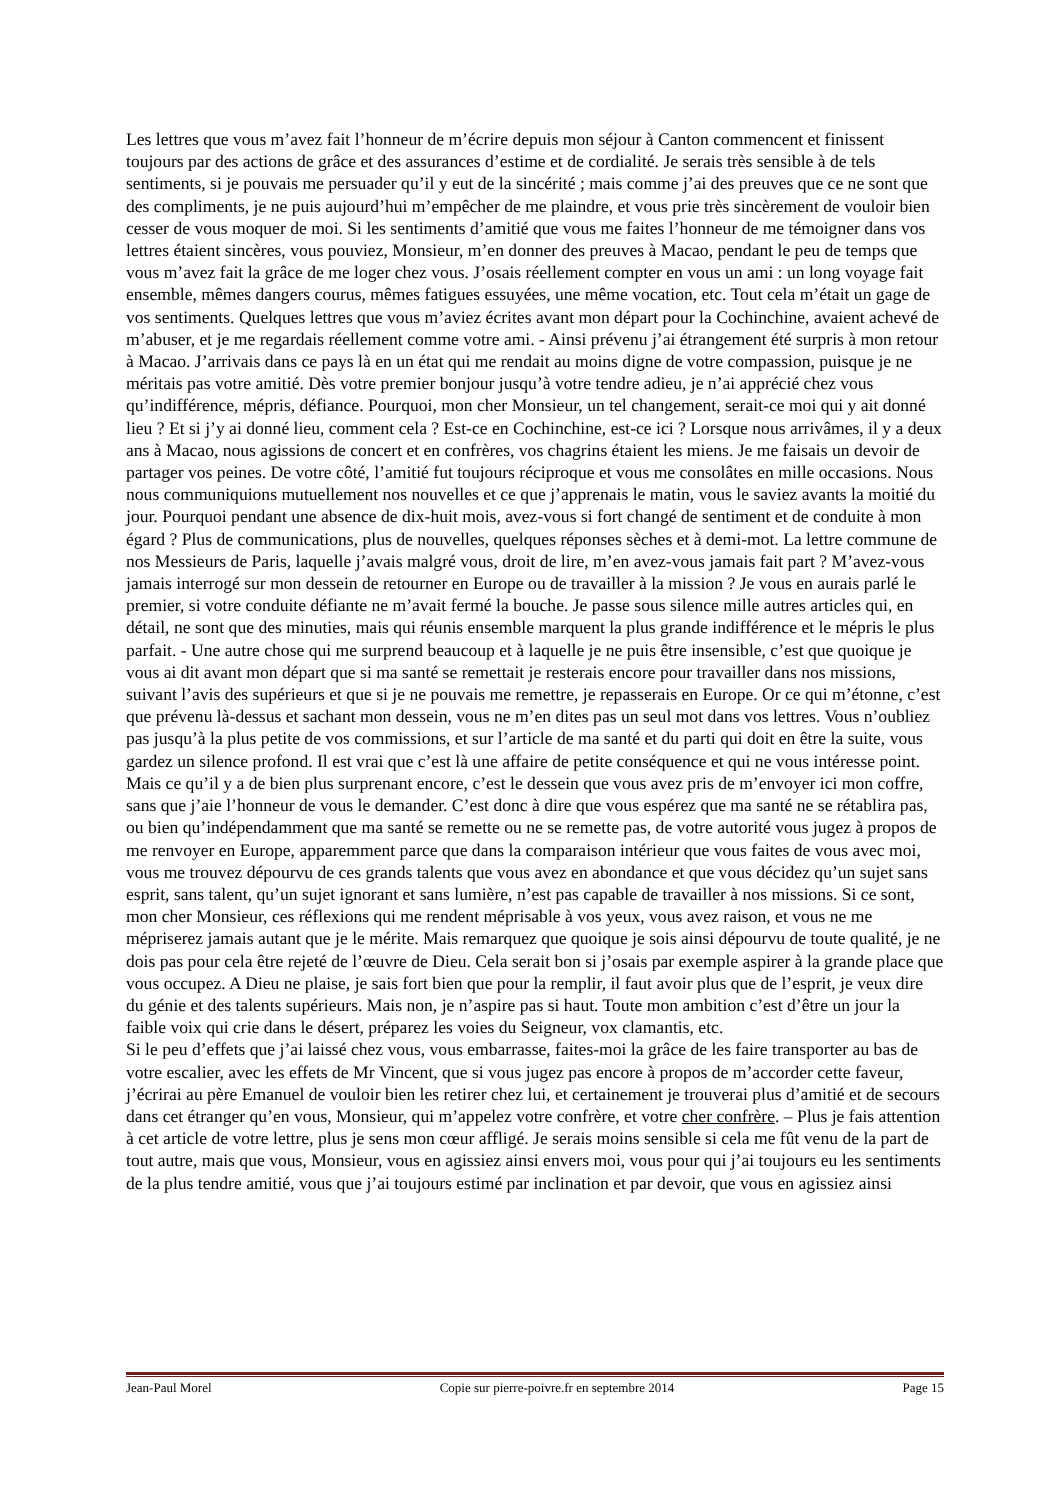Les lettres que vous m’avez fait l’honneur de m’écrire depuis mon séjour à Canton commencent et finissent toujours par des actions de grâce et des assurances d’estime et de cordialité. Je serais très sensible à de tels sentiments, si je pouvais me persuader qu’il y eut de la sincérité ; mais comme j’ai des preuves que ce ne sont que des compliments, je ne puis aujourd’hui m’empêcher de me plaindre, et vous prie très sincèrement de vouloir bien cesser de vous moquer de moi. Si les sentiments d’amitié que vous me faites l’honneur de me témoigner dans vos lettres étaient sincères, vous pouviez, Monsieur, m’en donner des preuves à Macao, pendant le peu de temps que vous m’avez fait la grâce de me loger chez vous. J’osais réellement compter en vous un ami : un long voyage fait ensemble, mêmes dangers courus, mêmes fatigues essuyées, une même vocation, etc. Tout cela m’était un gage de vos sentiments. Quelques lettres que vous m’aviez écrites avant mon départ pour la Cochinchine, avaient achevé de m’abuser, et je me regardais réellement comme votre ami. - Ainsi prévenu j’ai étrangement été surpris à mon retour à Macao. J’arrivais dans ce pays là en un état qui me rendait au moins digne de votre compassion, puisque je ne méritais pas votre amitié. Dès votre premier bonjour jusqu’à votre tendre adieu, je n’ai apprécié chez vous qu’indifférence, mépris, défiance. Pourquoi, mon cher Monsieur, un tel changement, serait-ce moi qui y ait donné lieu ? Et si j’y ai donné lieu, comment cela ? Est-ce en Cochinchine, est-ce ici ? Lorsque nous arrivâmes, il y a deux ans à Macao, nous agissions de concert et en confrères, vos chagrins étaient les miens. Je me faisais un devoir de partager vos peines. De votre côté, l’amitié fut toujours réciproque et vous me consolâtes en mille occasions. Nous nous communiquions mutuellement nos nouvelles et ce que j’apprenais le matin, vous le saviez avants la moitié du jour. Pourquoi pendant une absence de dix-huit mois, avez-vous si fort changé de sentiment et de conduite à mon égard ? Plus de communications, plus de nouvelles, quelques réponses sèches et à demi-mot. La lettre commune de nos Messieurs de Paris, laquelle j’avais malgré vous, droit de lire, m’en avez-vous jamais fait part ? M’avez-vous jamais interrogé sur mon dessein de retourner en Europe ou de travailler à la mission ? Je vous en aurais parlé le premier, si votre conduite défiante ne m’avait fermé la bouche. Je passe sous silence mille autres articles qui, en détail, ne sont que des minuties, mais qui réunis ensemble marquent la plus grande indifférence et le mépris le plus parfait. - Une autre chose qui me surprend beaucoup et à laquelle je ne puis être insensible, c’est que quoique je vous ai dit avant mon départ que si ma santé se remettait je resterais encore pour travailler dans nos missions, suivant l’avis des supérieurs et que si je ne pouvais me remettre, je repasserais en Europe. Or ce qui m’étonne, c’est que prévenu là-dessus et sachant mon dessein, vous ne m’en dites pas un seul mot dans vos lettres. Vous n’oubliez pas jusqu’à la plus petite de vos commissions, et sur l’article de ma santé et du parti qui doit en être la suite, vous gardez un silence profond. Il est vrai que c’est là une affaire de petite conséquence et qui ne vous intéresse point. Mais ce qu’il y a de bien plus surprenant encore, c’est le dessein que vous avez pris de m’envoyer ici mon coffre, sans que j’aie l’honneur de vous le demander. C’est donc à dire que vous espérez que ma santé ne se rétablira pas, ou bien qu’indépendamment que ma santé se remette ou ne se remette pas, de votre autorité vous jugez à propos de me renvoyer en Europe, apparemment parce que dans la comparaison intérieur que vous faites de vous avec moi, vous me trouvez dépourvu de ces grands talents que vous avez en abondance et que vous décidez qu’un sujet sans esprit, sans talent, qu’un sujet ignorant et sans lumière, n’est pas capable de travailler à nos missions. Si ce sont, mon cher Monsieur, ces réflexions qui me rendent méprisable à vos yeux, vous avez raison, et vous ne me mépriserez jamais autant que je le mérite. Mais remarquez que quoique je sois ainsi dépourvu de toute qualité, je ne dois pas pour cela être rejeté de l’œuvre de Dieu. Cela serait bon si j’osais par exemple aspirer à la grande place que vous occupez. A Dieu ne plaise, je sais fort bien que pour la remplir, il faut avoir plus que de l’esprit, je veux dire du génie et des talents supérieurs. Mais non, je n’aspire pas si haut. Toute mon ambition c’est d’être un jour la faible voix qui crie dans le désert, préparez les voies du Seigneur, vox clamantis, etc.
Si le peu d’effets que j’ai laissé chez vous, vous embarrasse, faites-moi la grâce de les faire transporter au bas de votre escalier, avec les effets de Mr Vincent, que si vous jugez pas encore à propos de m’accorder cette faveur, j’écrirai au père Emanuel de vouloir bien les retirer chez lui, et certainement je trouverai plus d’amitié et de secours dans cet étranger qu’en vous, Monsieur, qui m’appelez votre confrère, et votre cher confrère. – Plus je fais attention à cet article de votre lettre, plus je sens mon cœur affligé. Je serais moins sensible si cela me fût venu de la part de tout autre, mais que vous, Monsieur, vous en agissiez ainsi envers moi, vous pour qui j’ai toujours eu les sentiments de la plus tendre amitié, vous que j’ai toujours estimé par inclination et par devoir, que vous en agissiez ainsi
Jean-Paul Morel Copie sur pierre-poivre.fr en septembre 2014 Page 15